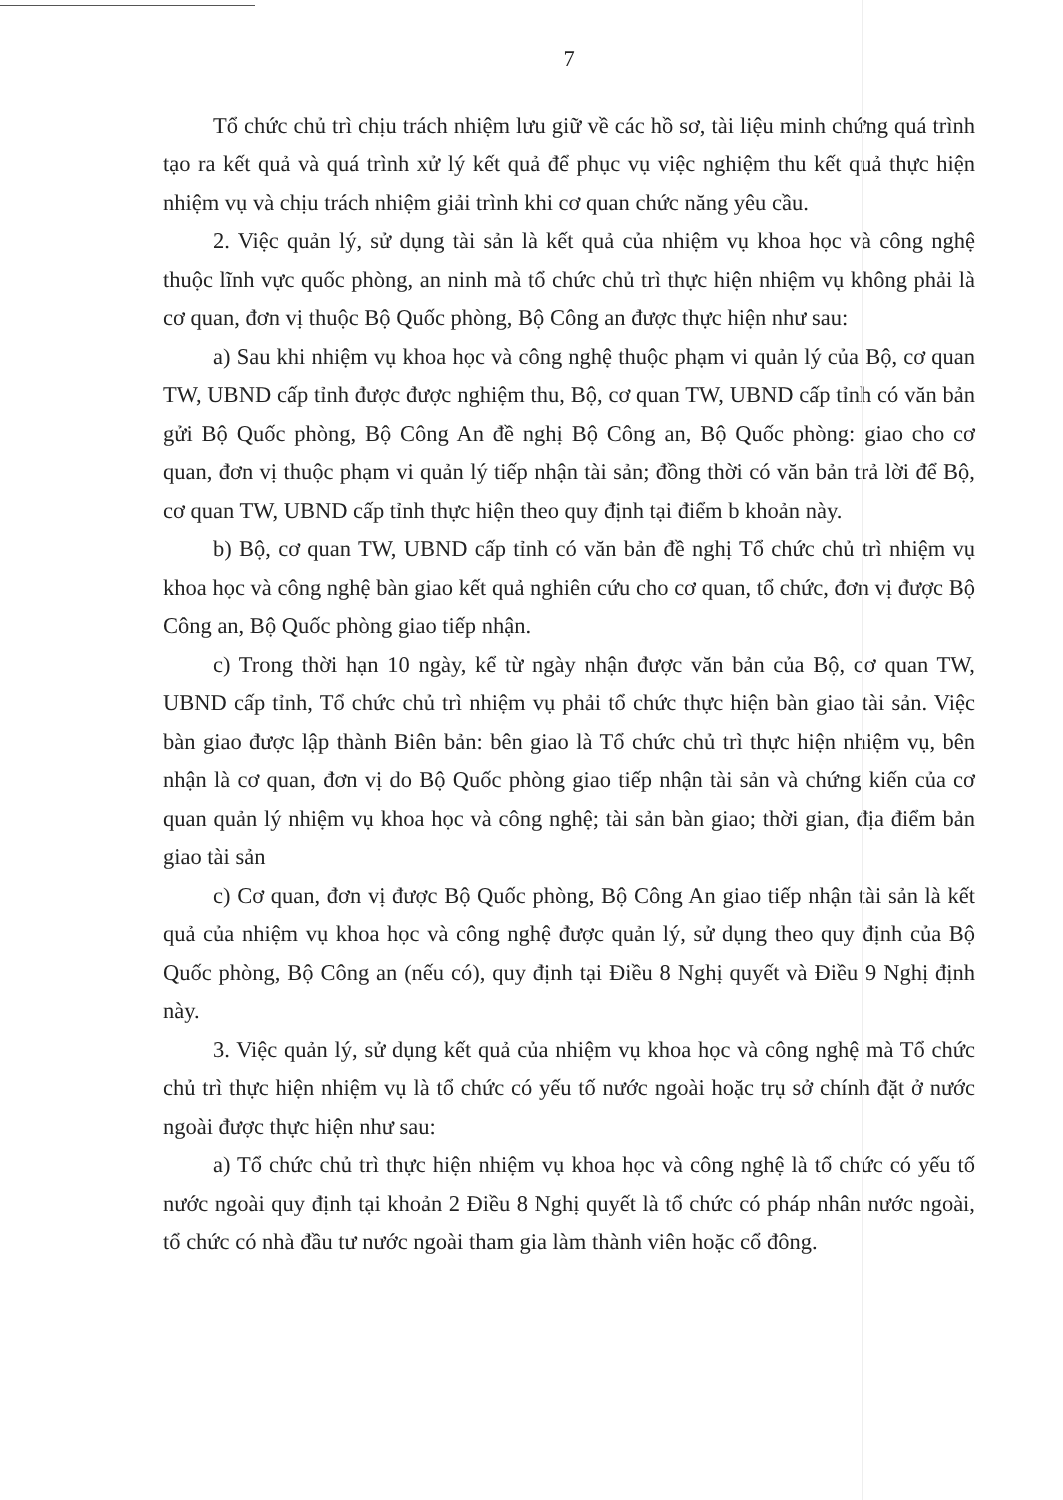7
Tổ chức chủ trì chịu trách nhiệm lưu giữ về các hồ sơ, tài liệu minh chứng quá trình tạo ra kết quả và quá trình xử lý kết quả để phục vụ việc nghiệm thu kết quả thực hiện nhiệm vụ và chịu trách nhiệm giải trình khi cơ quan chức năng yêu cầu.
2. Việc quản lý, sử dụng tài sản là kết quả của nhiệm vụ khoa học và công nghệ thuộc lĩnh vực quốc phòng, an ninh mà tổ chức chủ trì thực hiện nhiệm vụ không phải là cơ quan, đơn vị thuộc Bộ Quốc phòng, Bộ Công an được thực hiện như sau:
a) Sau khi nhiệm vụ khoa học và công nghệ thuộc phạm vi quản lý của Bộ, cơ quan TW, UBND cấp tỉnh được được nghiệm thu, Bộ, cơ quan TW, UBND cấp tỉnh có văn bản gửi Bộ Quốc phòng, Bộ Công An đề nghị Bộ Công an, Bộ Quốc phòng: giao cho cơ quan, đơn vị thuộc phạm vi quản lý tiếp nhận tài sản; đồng thời có văn bản trả lời để Bộ, cơ quan TW, UBND cấp tỉnh thực hiện theo quy định tại điểm b khoản này.
b) Bộ, cơ quan TW, UBND cấp tỉnh có văn bản đề nghị Tổ chức chủ trì nhiệm vụ khoa học và công nghệ bàn giao kết quả nghiên cứu cho cơ quan, tổ chức, đơn vị được Bộ Công an, Bộ Quốc phòng giao tiếp nhận.
c) Trong thời hạn 10 ngày, kể từ ngày nhận được văn bản của Bộ, cơ quan TW, UBND cấp tỉnh, Tổ chức chủ trì nhiệm vụ phải tổ chức thực hiện bàn giao tài sản. Việc bàn giao được lập thành Biên bản: bên giao là Tổ chức chủ trì thực hiện nhiệm vụ, bên nhận là cơ quan, đơn vị do Bộ Quốc phòng giao tiếp nhận tài sản và chứng kiến của cơ quan quản lý nhiệm vụ khoa học và công nghệ; tài sản bàn giao; thời gian, địa điểm bản giao tài sản
c) Cơ quan, đơn vị được Bộ Quốc phòng, Bộ Công An giao tiếp nhận tài sản là kết quả của nhiệm vụ khoa học và công nghệ được quản lý, sử dụng theo quy định của Bộ Quốc phòng, Bộ Công an (nếu có), quy định tại Điều 8 Nghị quyết và Điều 9 Nghị định này.
3. Việc quản lý, sử dụng kết quả của nhiệm vụ khoa học và công nghệ mà Tổ chức chủ trì thực hiện nhiệm vụ là tổ chức có yếu tố nước ngoài hoặc trụ sở chính đặt ở nước ngoài được thực hiện như sau:
a) Tổ chức chủ trì thực hiện nhiệm vụ khoa học và công nghệ là tổ chức có yếu tố nước ngoài quy định tại khoản 2 Điều 8 Nghị quyết là tổ chức có pháp nhân nước ngoài, tổ chức có nhà đầu tư nước ngoài tham gia làm thành viên hoặc cổ đông.